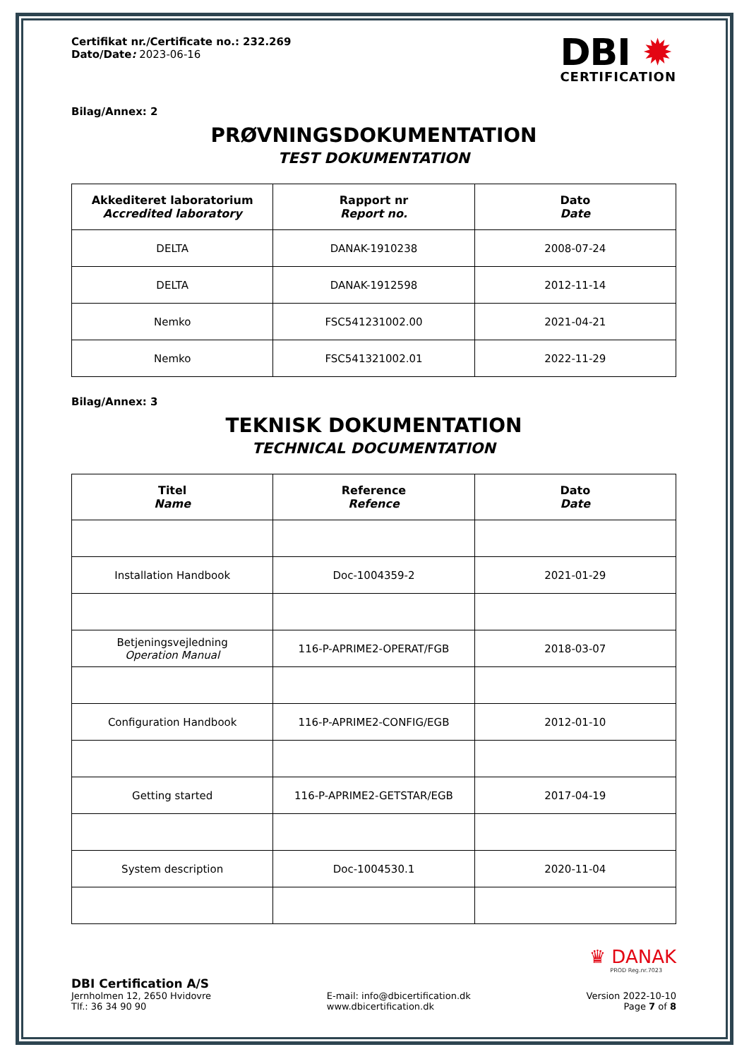Certifikat nr./Certificate no.: 232.269
Dato/Date: 2023-06-16
DBI ✹
CERTIFICATION
Bilag/Annex: 2
PRØVNINGSDOKUMENTATION
TEST DOKUMENTATION
| Akkediteret laboratorium Accredited laboratory | Rapport nr Report no. | Dato Date |
| --- | --- | --- |
| DELTA | DANAK-1910238 | 2008-07-24 |
| DELTA | DANAK-1912598 | 2012-11-14 |
| Nemko | FSC541231002.00 | 2021-04-21 |
| Nemko | FSC541321002.01 | 2022-11-29 |
Bilag/Annex: 3
TEKNISK DOKUMENTATION
TECHNICAL DOCUMENTATION
| Titel Name | Reference Refence | Dato Date |
| --- | --- | --- |
| Installation Handbook | Doc-1004359-2 | 2021-01-29 |
| Betjeningsvejledning Operation Manual | 116-P-APRIME2-OPERAT/FGB | 2018-03-07 |
| Configuration Handbook | 116-P-APRIME2-CONFIG/EGB | 2012-01-10 |
| Getting started | 116-P-APRIME2-GETSTAR/EGB | 2017-04-19 |
| System description | Doc-1004530.1 | 2020-11-04 |
♛ DANAK
PROD Reg.nr.7023
DBI Certification A/S
Jernholmen 12, 2650 Hvidovre
Tlf.: 36 34 90 90
E-mail: info@dbicertification.dk
www.dbicertification.dk
Version 2022-10-10
Page 7 of 8